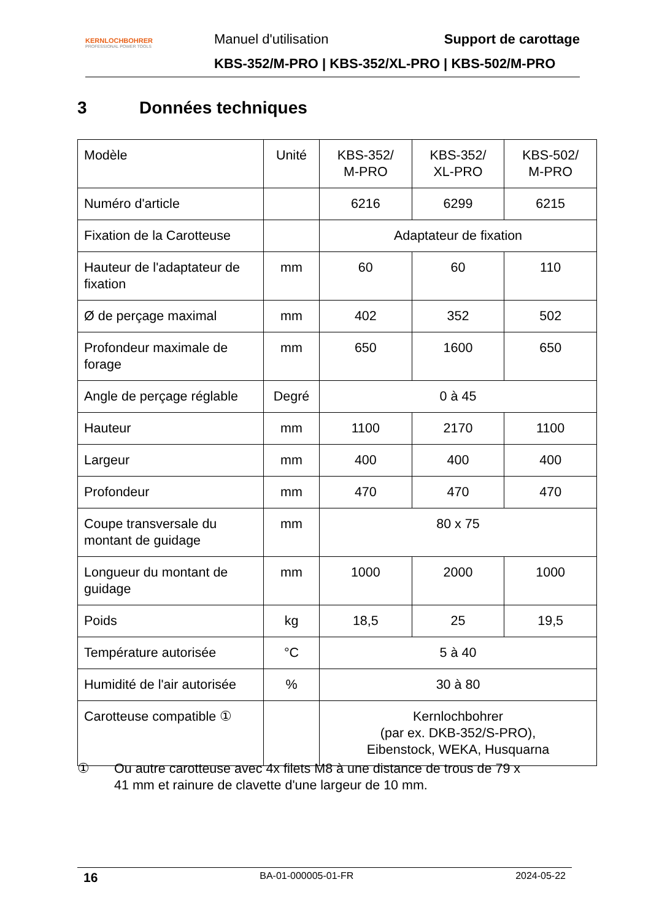KERNLOCHBOHRER
PROFESSIONAL POWER TOOLS
Manuel d'utilisation Support de carottage
KBS-352/M-PRO | KBS-352/XL-PRO | KBS-502/M-PRO
3 Données techniques
| Modèle | Unité | KBS-352/ M-PRO | KBS-352/ XL-PRO | KBS-502/ M-PRO |
| Numéro d'article | | 6216 | 6299 | 6215 |
| Fixation de la Carotteuse | | Adaptateur de fixation | | |
| Hauteur de l'adaptateur de fixation | mm | 60 | 60 | 110 |
| Ø de perçage maximal | mm | 402 | 352 | 502 |
| Profondeur maximale de forage | mm | 650 | 1600 | 650 |
| Angle de perçage réglable | Degré | 0 à 45 | | |
| Hauteur | mm | 1100 | 2170 | 1100 |
| Largeur | mm | 400 | 400 | 400 |
| Profondeur | mm | 470 | 470 | 470 |
| Coupe transversale du montant de guidage | mm | 80 x 75 | | |
| Longueur du montant de guidage | mm | 1000 | 2000 | 1000 |
| Poids | kg | 18,5 | 25 | 19,5 |
| Température autorisée | °C | 5 à 40 | | |
| Humidité de l'air autorisée | % | 30 à 80 | | |
| Carotteuse compatible ① | | Kernlochbohrer (par ex. DKB-352/S-PRO), Eibenstock, WEKA, Husquarna | | |
① Ou autre carotteuse avec 4x filets M8 à une distance de trous de 79 x
41 mm et rainure de clavette d'une largeur de 10 mm.
16 BA-01-000005-01-FR 2024-05-22